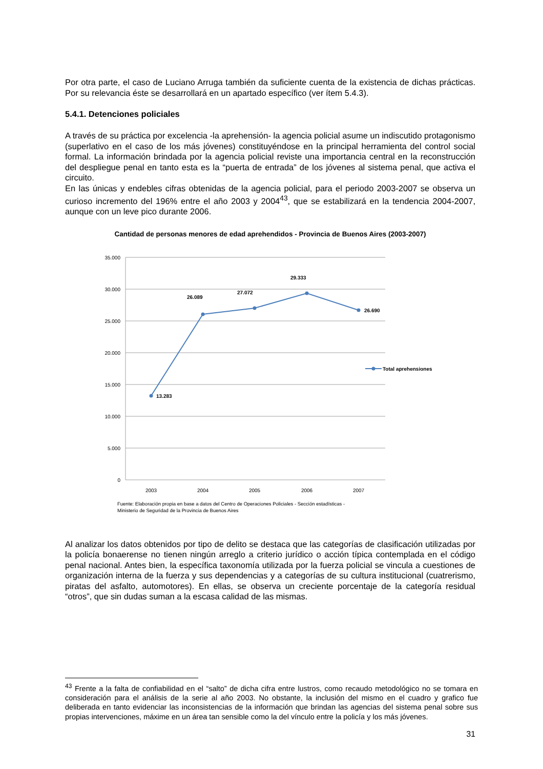Por otra parte, el caso de Luciano Arruga también da suficiente cuenta de la existencia de dichas prácticas. Por su relevancia éste se desarrollará en un apartado específico (ver ítem 5.4.3).
5.4.1. Detenciones policiales
A través de su práctica por excelencia -la aprehensión- la agencia policial asume un indiscutido protagonismo (superlativo en el caso de los más jóvenes) constituyéndose en la principal herramienta del control social formal. La información brindada por la agencia policial reviste una importancia central en la reconstrucción del despliegue penal en tanto esta es la “puerta de entrada” de los jóvenes al sistema penal, que activa el circuito.
En las únicas y endebles cifras obtenidas de la agencia policial, para el periodo 2003-2007 se observa un curioso incremento del 196% entre el año 2003 y 2004<sup>43</sup>, que se estabilizará en la tendencia 2004-2007, aunque con un leve pico durante 2006.
Cantidad de personas menores de edad aprehendidos - Provincia de Buenos Aires (2003-2007)
35.000
30.000
25.000
20.000
15.000
10.000
5.000
0
2003
2004
2005
2006
2007
13.283
26.089
27.072
29.333
26.690
Total aprehensiones
Fuente: Elaboración propia en base a datos del Centro de Operaciones Policiales - Sección estadísticas -
Ministerio de Seguridad de la Provincia de Buenos Aires
Al analizar los datos obtenidos por tipo de delito se destaca que las categorías de clasificación utilizadas por la policía bonaerense no tienen ningún arreglo a criterio jurídico o acción típica contemplada en el código penal nacional. Antes bien, la específica taxonomía utilizada por la fuerza policial se vincula a cuestiones de organización interna de la fuerza y sus dependencias y a categorías de su cultura institucional (cuatrerismo, piratas del asfalto, automotores). En ellas, se observa un creciente porcentaje de la categoría residual “otros”, que sin dudas suman a la escasa calidad de las mismas.
<sup>43</sup> Frente a la falta de confiabilidad en el “salto” de dicha cifra entre lustros, como recaudo metodológico no se tomara en consideración para el análisis de la serie al año 2003. No obstante, la inclusión del mismo en el cuadro y grafico fue deliberada en tanto evidenciar las inconsistencias de la información que brindan las agencias del sistema penal sobre sus propias intervenciones, máxime en un área tan sensible como la del vínculo entre la policía y los más jóvenes.
31